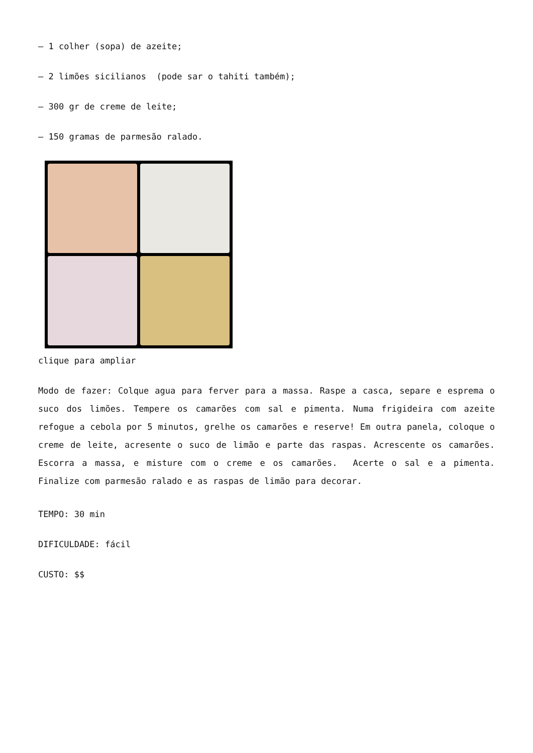– 1 colher (sopa) de azeite;
– 2 limões sicilianos (pode sar o tahiti também);
– 300 gr de creme de leite;
– 150 gramas de parmesão ralado.
clique para ampliar
Modo de fazer: Colque agua para ferver para a massa. Raspe a casca, separe e esprema o suco dos limões. Tempere os camarões com sal e pimenta. Numa frigideira com azeite refogue a cebola por 5 minutos, grelhe os camarões e reserve! Em outra panela, coloque o creme de leite, acresente o suco de limão e parte das raspas. Acrescente os camarões. Escorra a massa, e misture com o creme e os camarões. Acerte o sal e a pimenta. Finalize com parmesão ralado e as raspas de limão para decorar.
TEMPO: 30 min
DIFICULDADE: fácil
CUSTO: $$